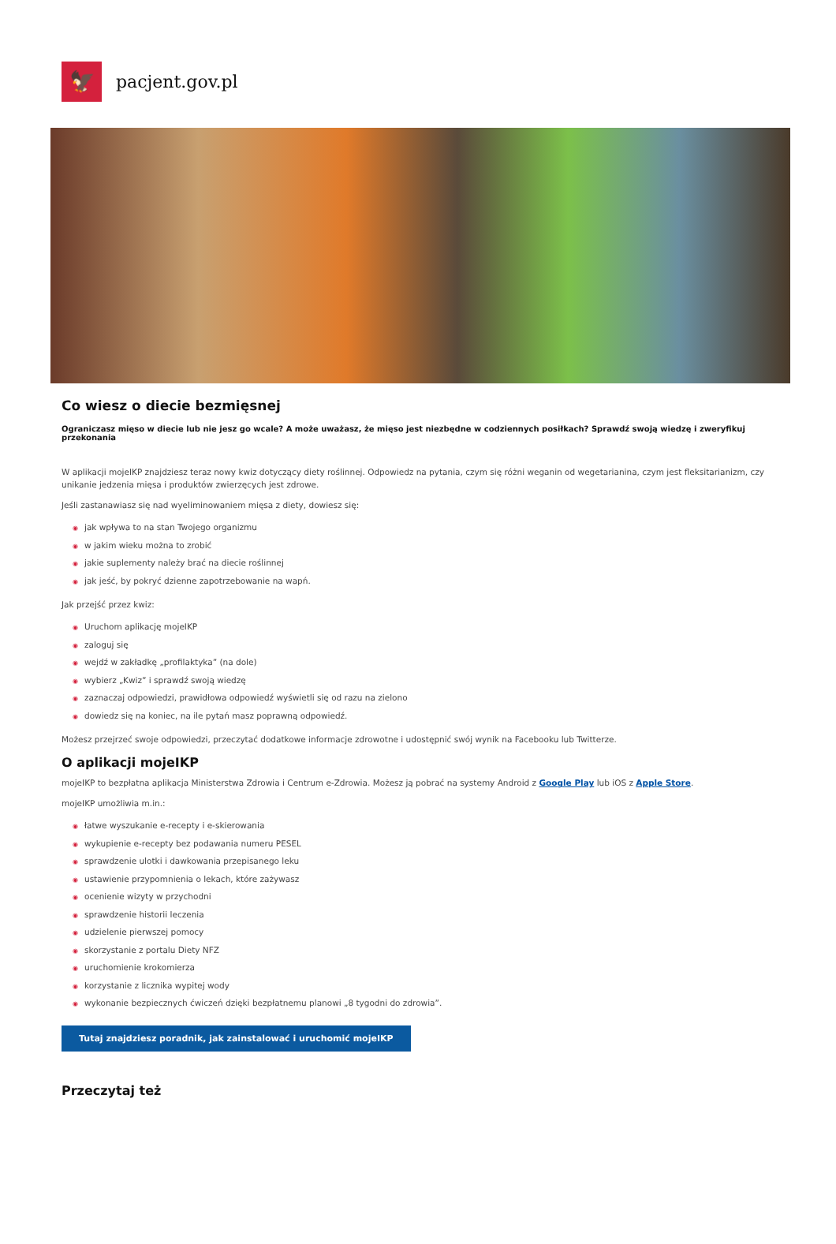🦅
pacjent.gov.pl
Co wiesz o diecie bezmięsnej
Ograniczasz mięso w diecie lub nie jesz go wcale? A może uważasz, że mięso jest niezbędne w codziennych posiłkach? Sprawdź swoją wiedzę i zweryfikuj przekonania
W aplikacji mojeIKP znajdziesz teraz nowy kwiz dotyczący diety roślinnej. Odpowiedz na pytania, czym się różni weganin od wegetarianina, czym jest fleksitarianizm, czy unikanie jedzenia mięsa i produktów zwierzęcych jest zdrowe.
Jeśli zastanawiasz się nad wyeliminowaniem mięsa z diety, dowiesz się:
◉ jak wpływa to na stan Twojego organizmu
◉ w jakim wieku można to zrobić
◉ jakie suplementy należy brać na diecie roślinnej
◉ jak jeść, by pokryć dzienne zapotrzebowanie na wapń.
Jak przejść przez kwiz:
◉ Uruchom aplikację mojeIKP
◉ zaloguj się
◉ wejdź w zakładkę „profilaktyka” (na dole)
◉ wybierz „Kwiz” i sprawdź swoją wiedzę
◉ zaznaczaj odpowiedzi, prawidłowa odpowiedź wyświetli się od razu na zielono
◉ dowiedz się na koniec, na ile pytań masz poprawną odpowiedź.
Możesz przejrzeć swoje odpowiedzi, przeczytać dodatkowe informacje zdrowotne i udostępnić swój wynik na Facebooku lub Twitterze.
O aplikacji mojeIKP
mojeIKP to bezpłatna aplikacja Ministerstwa Zdrowia i Centrum e-Zdrowia. Możesz ją pobrać na systemy Android z Google Play lub iOS z Apple Store.
mojeIKP umożliwia m.in.:
◉ łatwe wyszukanie e-recepty i e-skierowania
◉ wykupienie e-recepty bez podawania numeru PESEL
◉ sprawdzenie ulotki i dawkowania przepisanego leku
◉ ustawienie przypomnienia o lekach, które zażywasz
◉ ocenienie wizyty w przychodni
◉ sprawdzenie historii leczenia
◉ udzielenie pierwszej pomocy
◉ skorzystanie z portalu Diety NFZ
◉ uruchomienie krokomierza
◉ korzystanie z licznika wypitej wody
◉ wykonanie bezpiecznych ćwiczeń dzięki bezpłatnemu planowi „8 tygodni do zdrowia”.
Tutaj znajdziesz poradnik, jak zainstalować i uruchomić mojeIKP
Przeczytaj też